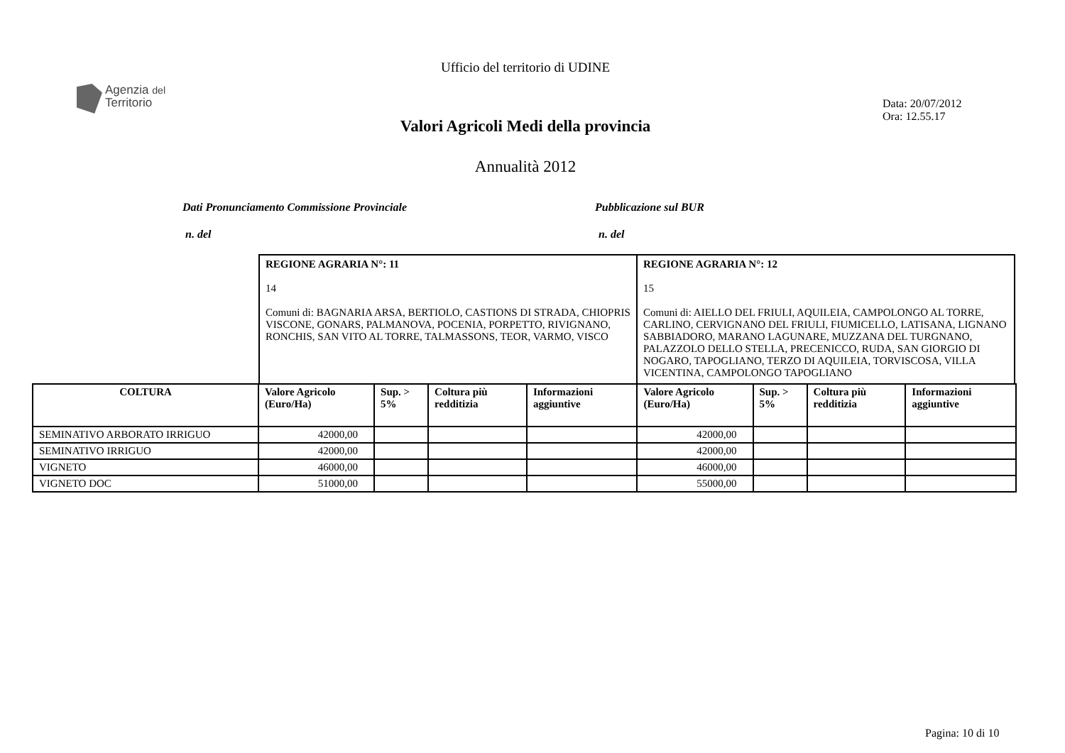Ufficio del territorio di UDINE
Agenzia del
Territorio
Data: 20/07/2012
Ora: 12.55.17
Valori Agricoli Medi della provincia
Annualità 2012
Dati Pronunciamento Commissione Provinciale
Pubblicazione sul BUR
n. del n. del
| REGIONE AGRARIA N°: 11 14 Comuni di: BAGNARIA ARSA, BERTIOLO, CASTIONS DI STRADA, CHIOPRIS VISCONE, GONARS, PALMANOVA, POCENIA, PORPETTO, RIVIGNANO, RONCHIS, SAN VITO AL TORRE, TALMASSONS, TEOR, VARMO, VISCO | REGIONE AGRARIA N°: 12 15 Comuni di: AIELLO DEL FRIULI, AQUILEIA, CAMPOLONGO AL TORRE, CARLINO, CERVIGNANO DEL FRIULI, FIUMICELLO, LATISANA, LIGNANO SABBIADORO, MARANO LAGUNARE, MUZZANA DEL TURGNANO, PALAZZOLO DELLO STELLA, PRECENICCO, RUDA, SAN GIORGIO DI NOGARO, TAPOGLIANO, TERZO DI AQUILEIA, TORVISCOSA, VILLA VICENTINA, CAMPOLONGO TAPOGLIANO |
| COLTURA | Valore Agricolo (Euro/Ha) | Sup. > 5% | Coltura più redditizia | Informazioni aggiuntive | Valore Agricolo (Euro/Ha) | Sup. > 5% | Coltura più redditizia | Informazioni aggiuntive |
| --- | --- | --- | --- | --- | --- | --- | --- | --- |
| SEMINATIVO ARBORATO IRRIGUO | 42000,00 | | | | 42000,00 | | | |
| SEMINATIVO IRRIGUO | 42000,00 | | | | 42000,00 | | | |
| VIGNETO | 46000,00 | | | | 46000,00 | | | |
| VIGNETO DOC | 51000,00 | | | | 55000,00 | | | |
Pagina: 10 di 10